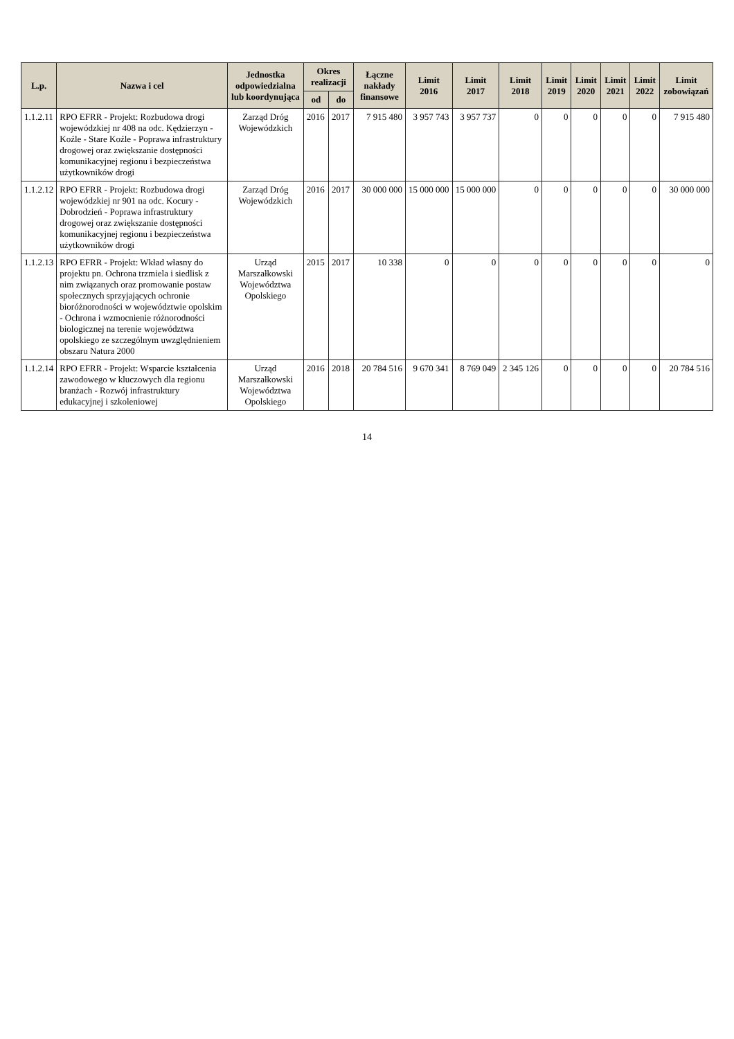| L.p. | Nazwa i cel | Jednostka odpowiedzialna lub koordynująca | Okres realizacji | | Łączne nakłady finansowe | Limit 2016 | Limit 2017 | Limit 2018 | Limit 2019 | Limit 2020 | Limit 2021 | Limit 2022 | Limit zobowiązań |
| --- | --- | --- | --- | --- | --- | --- | --- | --- | --- | --- | --- | --- | --- |
| | | | od | do | | | | | | | | | |
| 1.1.2.11 | RPO EFRR - Projekt: Rozbudowa drogi wojewódzkiej nr 408 na odc. Kędzierzyn - Koźle - Stare Koźle - Poprawa infrastruktury drogowej oraz zwiększanie dostępności komunikacyjnej regionu i bezpieczeństwa użytkowników drogi | Zarząd Dróg Wojewódzkich | 2016 | 2017 | 7 915 480 | 3 957 743 | 3 957 737 | 0 | 0 | 0 | 0 | 0 | 7 915 480 |
| 1.1.2.12 | RPO EFRR - Projekt: Rozbudowa drogi wojewódzkiej nr 901 na odc. Kocury - Dobrodzień - Poprawa infrastruktury drogowej oraz zwiększanie dostępności komunikacyjnej regionu i bezpieczeństwa użytkowników drogi | Zarząd Dróg Wojewódzkich | 2016 | 2017 | 30 000 000 | 15 000 000 | 15 000 000 | 0 | 0 | 0 | 0 | 0 | 30 000 000 |
| 1.1.2.13 | RPO EFRR - Projekt: Wkład własny do projektu pn. Ochrona trzmiela i siedlisk z nim związanych oraz promowanie postaw społecznych sprzyjających ochronie bioróżnorodności w województwie opolskim - Ochrona i wzmocnienie różnorodności biologicznej na terenie województwa opolskiego ze szczególnym uwzględnieniem obszaru Natura 2000 | Urząd Marszałkowski Województwa Opolskiego | 2015 | 2017 | 10 338 | 0 | 0 | 0 | 0 | 0 | 0 | 0 | 0 |
| 1.1.2.14 | RPO EFRR - Projekt: Wsparcie kształcenia zawodowego w kluczowych dla regionu branżach - Rozwój infrastruktury edukacyjnej i szkoleniowej | Urząd Marszałkowski Województwa Opolskiego | 2016 | 2018 | 20 784 516 | 9 670 341 | 8 769 049 | 2 345 126 | 0 | 0 | 0 | 0 | 20 784 516 |
14